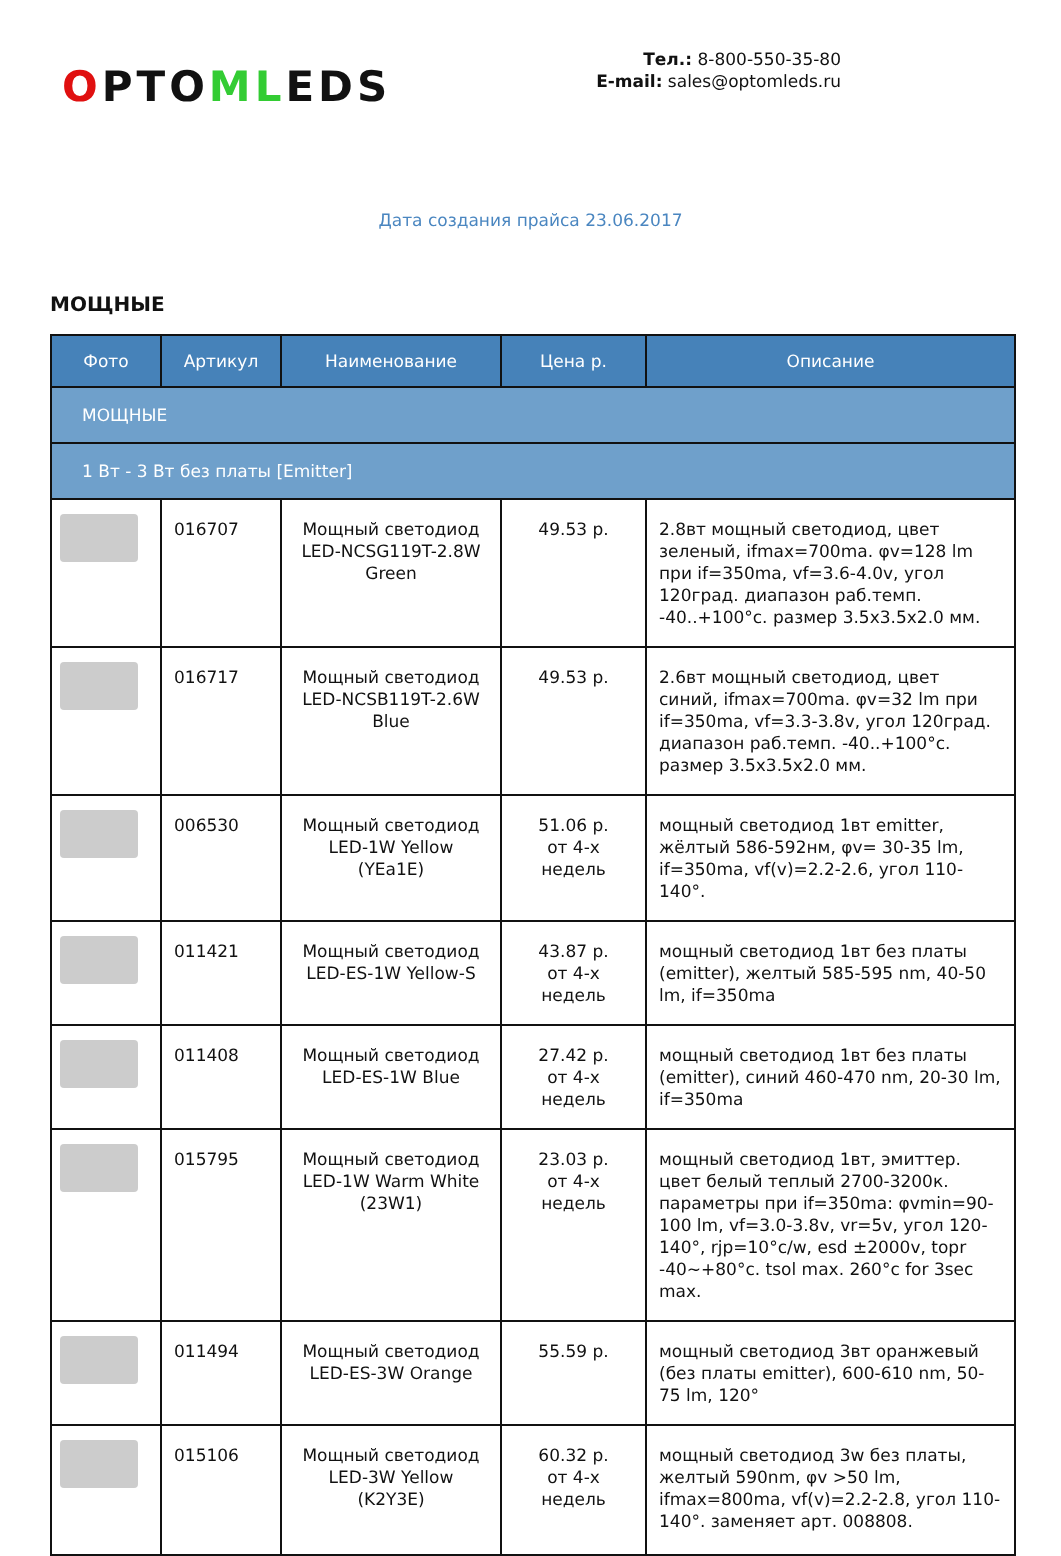OPTOMLEDS
Тел.: 8-800-550-35-80
E-mail: sales@optomleds.ru
Дата создания прайса 23.06.2017
МОЩНЫЕ
| Фото | Артикул | Наименование | Цена р. | Описание |
| --- | --- | --- | --- | --- |
| МОЩНЫЕ | | | | |
| 1 Вт - 3 Вт без платы [Emitter] | | | | |
| | 016707 | Мощный светодиод LED-NCSG119T-2.8W Green | 49.53 р. | 2.8вт мощный светодиод, цвет зеленый, ifmax=700ma. φv=128 lm при if=350ma, vf=3.6-4.0v, угол 120град. диапазон раб.темп. -40..+100°c. размер 3.5x3.5x2.0 мм. |
| | 016717 | Мощный светодиод LED-NCSB119T-2.6W Blue | 49.53 р. | 2.6вт мощный светодиод, цвет синий, ifmax=700ma. φv=32 lm при if=350ma, vf=3.3-3.8v, угол 120град. диапазон раб.темп. -40..+100°c. размер 3.5x3.5x2.0 мм. |
| | 006530 | Мощный светодиод LED-1W Yellow (YEa1E) | 51.06 р. от 4-х недель | мощный светодиод 1вт emitter, жёлтый 586-592нм, φv= 30-35 lm, if=350ma, vf(v)=2.2-2.6, угол 110-140°. |
| | 011421 | Мощный светодиод LED-ES-1W Yellow-S | 43.87 р. от 4-х недель | мощный светодиод 1вт без платы (emitter), желтый 585-595 nm, 40-50 lm, if=350ma |
| | 011408 | Мощный светодиод LED-ES-1W Blue | 27.42 р. от 4-х недель | мощный светодиод 1вт без платы (emitter), синий 460-470 nm, 20-30 lm, if=350ma |
| | 015795 | Мощный светодиод LED-1W Warm White (23W1) | 23.03 р. от 4-х недель | мощный светодиод 1вт, эмиттер. цвет белый теплый 2700-3200к. параметры при if=350ma: φvmin=90-100 lm, vf=3.0-3.8v, vr=5v, угол 120-140°, rjp=10°c/w, esd ±2000v, topr -40~+80°c. tsol max. 260°c for 3sec max. |
| | 011494 | Мощный светодиод LED-ES-3W Orange | 55.59 р. | мощный светодиод 3вт оранжевый (без платы emitter), 600-610 nm, 50-75 lm, 120° |
| | 015106 | Мощный светодиод LED-3W Yellow (K2Y3E) | 60.32 р. от 4-х недель | мощный светодиод 3w без платы, желтый 590nm, φv >50 lm, ifmax=800ma, vf(v)=2.2-2.8, угол 110-140°. заменяет арт. 008808. |